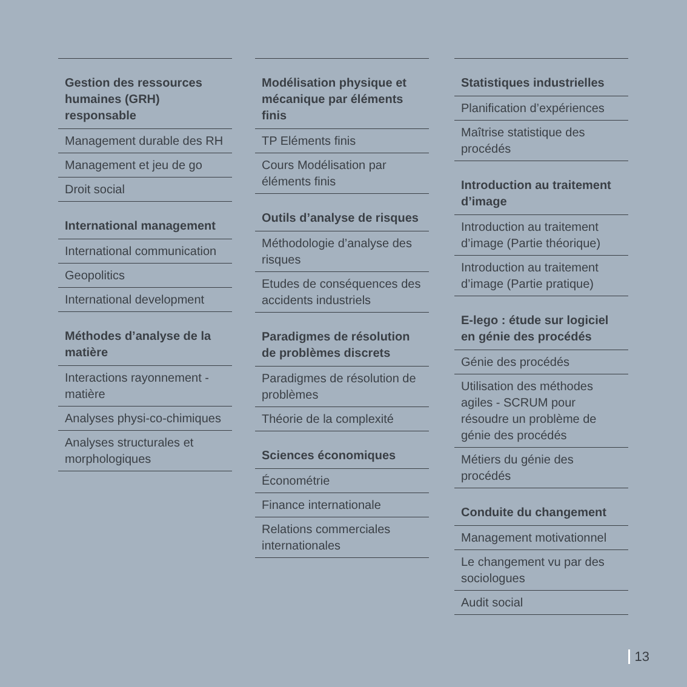Gestion des ressources humaines (GRH) responsable
Management durable des RH
Management et jeu de go
Droit social
International management
International communication
Geopolitics
International development
Méthodes d’analyse de la matière
Interactions rayonnement - matière
Analyses physi-co-chimiques
Analyses structurales et morphologiques
Modélisation physique et mécanique par éléments finis
TP Eléments finis
Cours Modélisation par éléments finis
Outils d’analyse de risques
Méthodologie d’analyse des risques
Etudes de conséquences des accidents industriels
Paradigmes de résolution de problèmes discrets
Paradigmes de résolution de problèmes
Théorie de la complexité
Sciences économiques
Économétrie
Finance internationale
Relations commerciales internationales
Statistiques industrielles
Planification d’expériences
Maîtrise statistique des procédés
Introduction au traitement d’image
Introduction au traitement d’image (Partie théorique)
Introduction au traitement d’image (Partie pratique)
E-lego : étude sur logiciel en génie des procédés
Génie des procédés
Utilisation des méthodes agiles - SCRUM pour résoudre un problème de génie des procédés
Métiers du génie des procédés
Conduite du changement
Management motivationnel
Le changement vu par des sociologues
Audit social
13